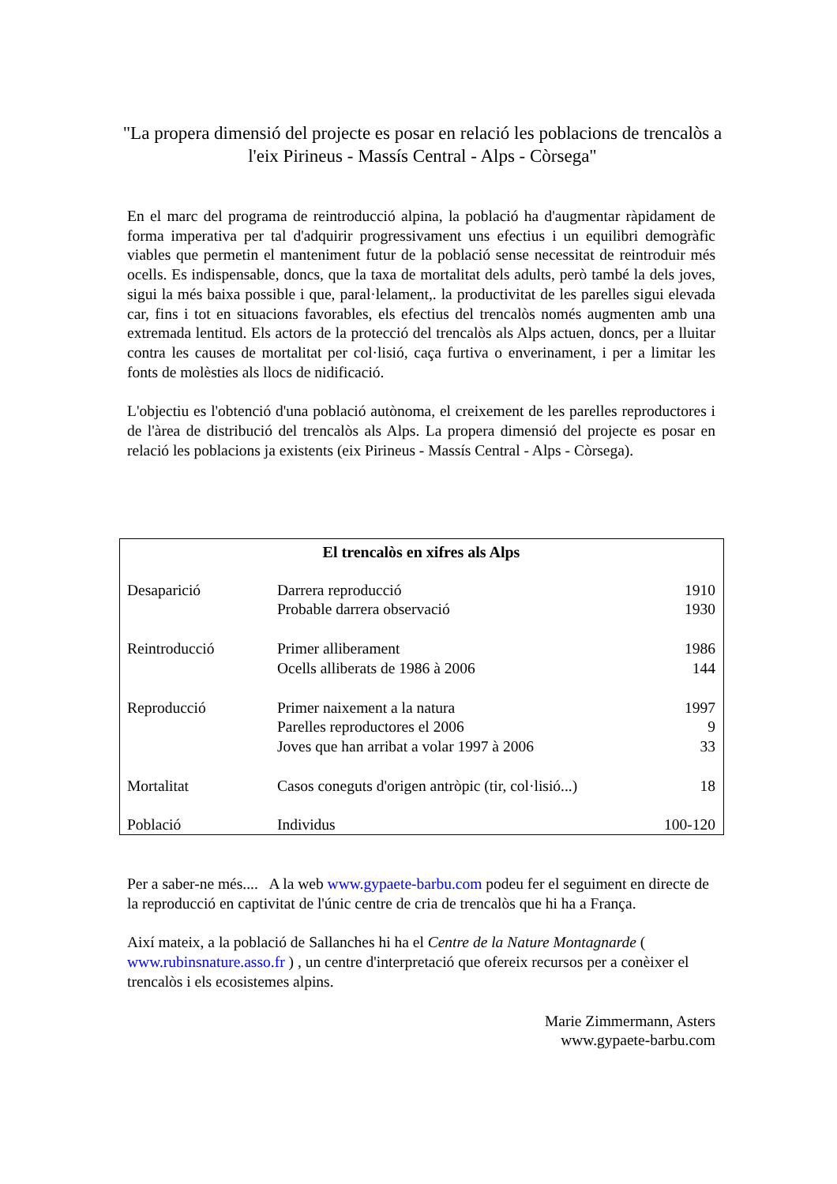"La propera dimensió del projecte es posar en relació les poblacions de trencalòs a l'eix Pirineus - Massís Central - Alps - Còrsega"
En el marc del programa de reintroducció alpina, la població ha d'augmentar ràpidament de forma imperativa per tal d'adquirir progressivament uns efectius i un equilibri demogràfic viables que permetin el manteniment futur de la població sense necessitat de reintroduir més ocells. Es indispensable, doncs, que la taxa de mortalitat dels adults, però també la dels joves, sigui la més baixa possible i que, paral·lelament,. la productivitat de les parelles sigui elevada car, fins i tot en situacions favorables, els efectius del trencalòs només augmenten amb una extremada lentitud. Els actors de la protecció del trencalòs als Alps actuen, doncs, per a lluitar contra les causes de mortalitat per col·lisió, caça furtiva o enverinament, i per a limitar les fonts de molèsties als llocs de nidificació.
L'objectiu es l'obtenció d'una població autònoma, el creixement de les parelles reproductores i de l'àrea de distribució del trencalòs als Alps. La propera dimensió del projecte es posar en relació les poblacions ja existents (eix Pirineus - Massís Central - Alps - Còrsega).
| El trencalòs en xifres als Alps | | |
| --- | --- | --- |
| Desaparició | Darrera reproducció | 1910 |
| | Probable darrera observació | 1930 |
| Reintroducció | Primer alliberament | 1986 |
| | Ocells alliberats de 1986 à 2006 | 144 |
| Reproducció | Primer naixement a la natura | 1997 |
| | Parelles reproductores el 2006 | 9 |
| | Joves que han arribat a volar 1997 à 2006 | 33 |
| Mortalitat | Casos coneguts d'origen antròpic (tir, col·lisió...) | 18 |
| Població | Individus | 100-120 |
Per a saber-ne més.... A la web www.gypaete-barbu.com podeu fer el seguiment en directe de la reproducció en captivitat de l'únic centre de cria de trencalòs que hi ha a França.
Així mateix, a la població de Sallanches hi ha el Centre de la Nature Montagnarde ( www.rubinsnature.asso.fr ) , un centre d'interpretació que ofereix recursos per a conèixer el trencalòs i els ecosistemes alpins.
Marie Zimmermann, Asters
www.gypaete-barbu.com